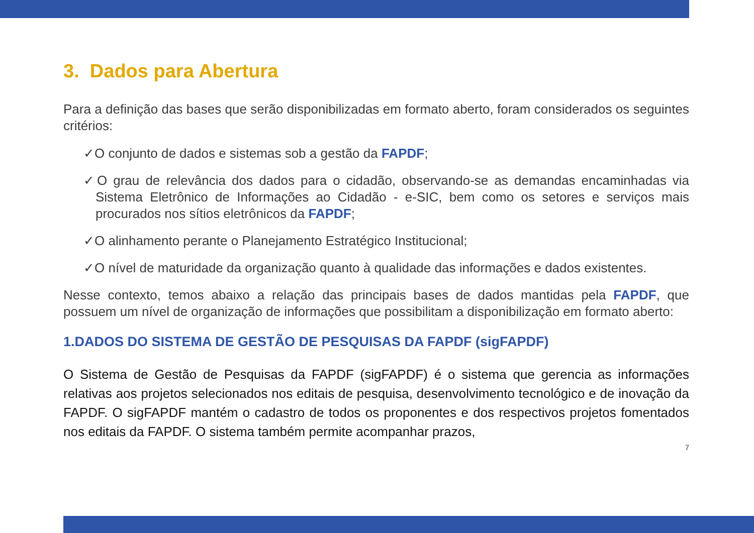3. Dados para Abertura
Para a definição das bases que serão disponibilizadas em formato aberto, foram considerados os seguintes critérios:
✓O conjunto de dados e sistemas sob a gestão da FAPDF;
✓O grau de relevância dos dados para o cidadão, observando-se as demandas encaminhadas via Sistema Eletrônico de Informações ao Cidadão - e-SIC, bem como os setores e serviços mais procurados nos sítios eletrônicos da FAPDF;
✓O alinhamento perante o Planejamento Estratégico Institucional;
✓O nível de maturidade da organização quanto à qualidade das informações e dados existentes.
Nesse contexto, temos abaixo a relação das principais bases de dados mantidas pela FAPDF, que possuem um nível de organização de informações que possibilitam a disponibilização em formato aberto:
1.DADOS DO SISTEMA DE GESTÃO DE PESQUISAS DA FAPDF (sigFAPDF)
O Sistema de Gestão de Pesquisas da FAPDF (sigFAPDF) é o sistema que gerencia as informações relativas aos projetos selecionados nos editais de pesquisa, desenvolvimento tecnológico e de inovação da FAPDF. O sigFAPDF mantém o cadastro de todos os proponentes e dos respectivos projetos fomentados nos editais da FAPDF. O sistema também permite acompanhar prazos,
7